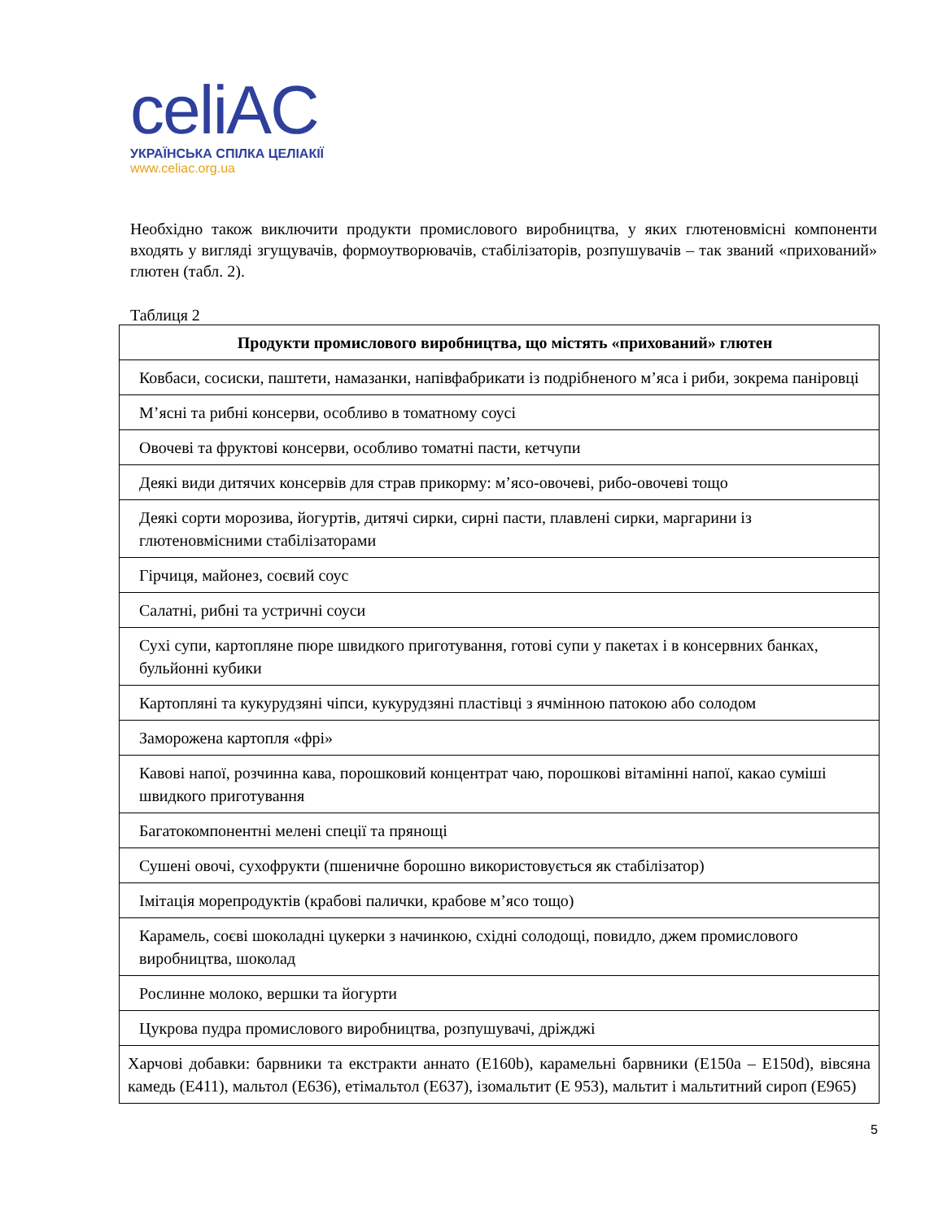celiAC
УКРАЇНСЬКА СПІЛКА ЦЕЛІАКІЇ
www.celiac.org.ua
Необхідно також виключити продукти промислового виробництва, у яких глютеновмісні компоненти входять у вигляді згущувачів, формоутворювачів, стабілізаторів, розпушувачів – так званий «прихований» глютен (табл. 2).
Таблиця 2
| Продукти промислового виробництва, що містять «прихований» глютен |
| --- |
| Ковбаси, сосиски, паштети, намазанки, напівфабрикати із подрібненого м’яса і риби, зокрема паніровці |
| М’ясні та рибні консерви, особливо в томатному соусі |
| Овочеві та фруктові консерви, особливо томатні пасти, кетчупи |
| Деякі види дитячих консервів для страв прикорму: м’ясо-овочеві, рибо-овочеві тощо |
| Деякі сорти морозива, йогуртів, дитячі сирки, сирні пасти, плавлені сирки, маргарини із глютеновмісними стабілізаторами |
| Гірчиця, майонез, соєвий соус |
| Салатні, рибні та устричні соуси |
| Сухі супи, картопляне пюре швидкого приготування, готові супи у пакетах і в консервних банках, бульйонні кубики |
| Картопляні та кукурудзяні чіпси, кукурудзяні пластівці з ячмінною патокою або солодом |
| Заморожена картопля «фрі» |
| Кавові напої, розчинна кава, порошковий концентрат чаю, порошкові вітамінні напої, какао суміші швидкого приготування |
| Багатокомпонентні мелені спеції та прянощі |
| Сушені овочі, сухофрукти (пшеничне борошно використовується як стабілізатор) |
| Імітація морепродуктів (крабові палички, крабове м’ясо тощо) |
| Карамель, соєві шоколадні цукерки з начинкою, східні солодощі, повидло, джем промислового виробництва, шоколад |
| Рослинне молоко, вершки та йогурти |
| Цукрова пудра промислового виробництва, розпушувачі, дріжджі |
| Харчові добавки: барвники та екстракти аннато (E160b), карамельні барвники (E150a – E150d), вівсяна камедь (E411), мальтол (E636), етімальтол (E637), ізомальтит (E 953), мальтит і мальтитний сироп (E965) |
5